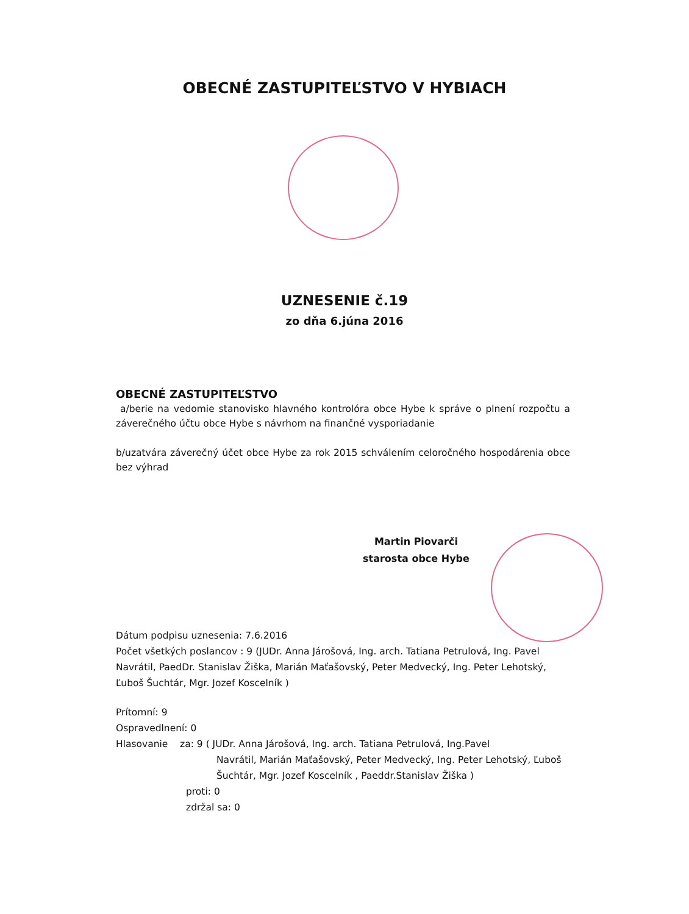OBECNÉ ZASTUPITEĽSTVO V HYBIACH
UZNESENIE č.19
zo dňa 6.júna 2016
OBECNÉ ZASTUPITEĽSTVO
a/berie na vedomie stanovisko hlavného kontrolóra obce Hybe k správe o plnení rozpočtu a záverečného účtu obce Hybe s návrhom na finančné vysporiadanie
b/uzatvára záverečný účet obce Hybe za rok 2015 schválením celoročného hospodárenia obce bez výhrad
Martin Piovarči
starosta obce Hybe
Dátum podpisu uznesenia: 7.6.2016
Počet všetkých poslancov : 9 (JUDr. Anna Járošová, Ing. arch. Tatiana Petrulová, Ing. Pavel Navrátil, PaedDr. Stanislav Žiška, Marián Maťašovský, Peter Medvecký, Ing. Peter Lehotský, Ľuboš Šuchtár, Mgr. Jozef Koscelník )
Prítomní: 9
Ospravedlnení: 0
Hlasovanie za: 9 ( JUDr. Anna Járošová, Ing. arch. Tatiana Petrulová, Ing.Pavel
Navrátil, Marián Maťašovský, Peter Medvecký, Ing. Peter Lehotský, Ľuboš Šuchtár, Mgr. Jozef Koscelník , Paeddr.Stanislav Žiška )
proti: 0
zdržal sa: 0